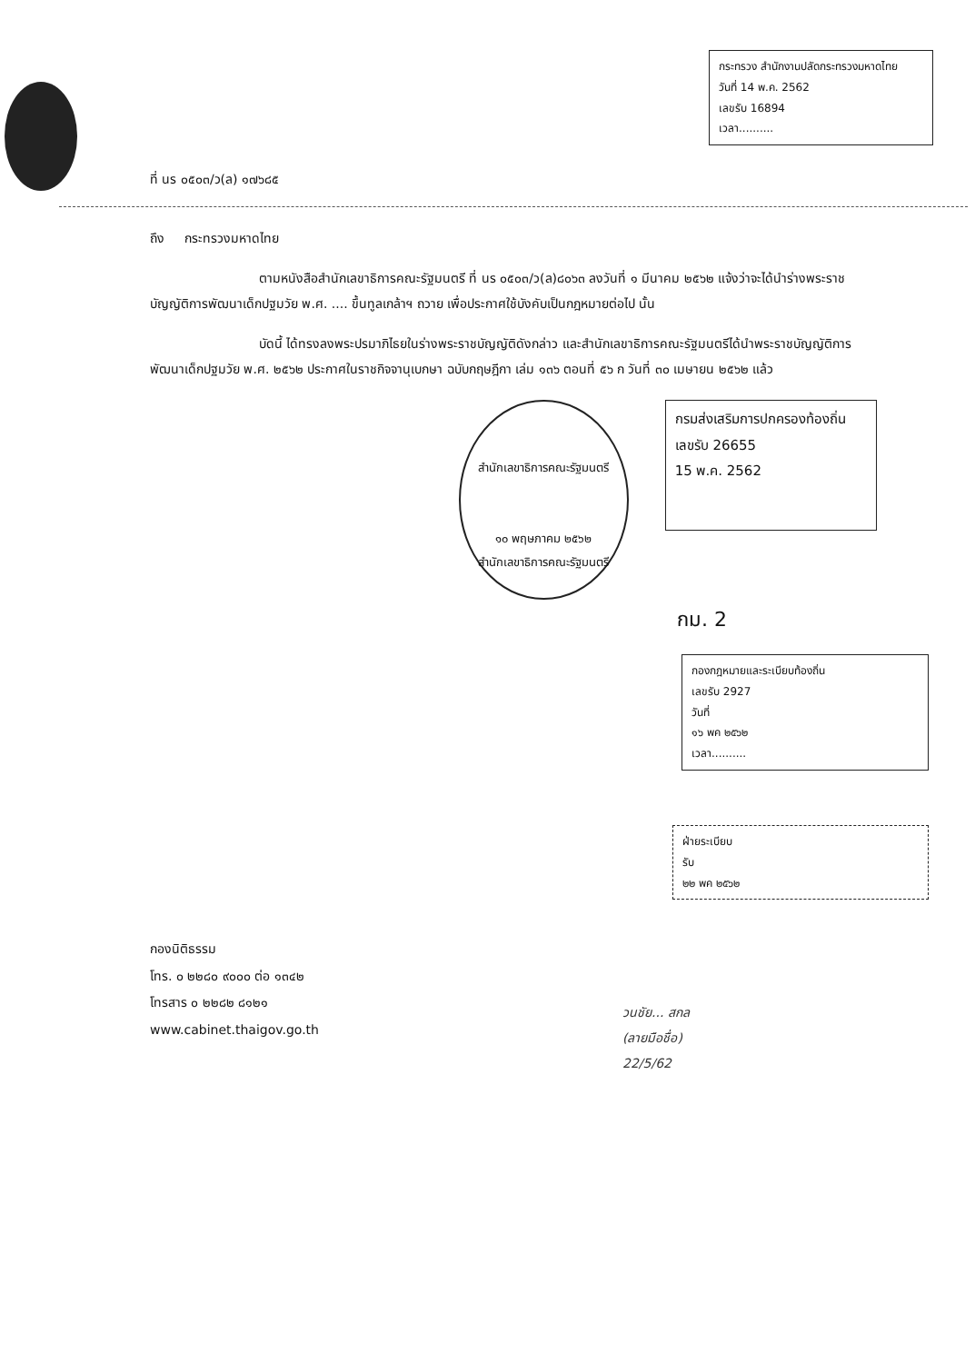กระทรวง สำนักงานปลัดกระทรวงมหาดไทย
วันที่ 14 พ.ค. 2562
เลขรับ 16894
เวลา..........
ที่ นร ๐๕๐๓/ว(ล) ๑๗๖๘๕
ถึง กระทรวงมหาดไทย
ตามหนังสือสำนักเลขาธิการคณะรัฐมนตรี ที่ นร ๐๕๐๓/ว(ล)๘๐๖๓ ลงวันที่ ๑ มีนาคม ๒๕๖๒ แจ้งว่าจะได้นำร่างพระราชบัญญัติการพัฒนาเด็กปฐมวัย พ.ศ. .... ขึ้นทูลเกล้าฯ ถวาย เพื่อประกาศใช้บังคับเป็นกฎหมายต่อไป นั้น
บัดนี้ ได้ทรงลงพระปรมาภิไธยในร่างพระราชบัญญัติดังกล่าว และสำนักเลขาธิการคณะรัฐมนตรีได้นำพระราชบัญญัติการพัฒนาเด็กปฐมวัย พ.ศ. ๒๕๖๒ ประกาศในราชกิจจานุเบกษา ฉบับกฤษฎีกา เล่ม ๑๓๖ ตอนที่ ๕๖ ก วันที่ ๓๐ เมษายน ๒๕๖๒ แล้ว
สำนักเลขาธิการคณะรัฐมนตรี
๑๐ พฤษภาคม ๒๕๖๒
สำนักเลขาธิการคณะรัฐมนตรี
กรมส่งเสริมการปกครองท้องถิ่น
เลขรับ 26655
15 พ.ค. 2562
กม. 2
กองกฎหมายและระเบียบท้องถิ่น
เลขรับ 2927
วันที่
๑๖ พค ๒๕๖๒
เวลา..........
ฝ่ายระเบียบ
รับ
๒๒ พค ๒๕๖๒
กองนิติธรรม
โทร. ๐ ๒๒๘๐ ๙๐๐๐ ต่อ ๑๓๔๒
โทรสาร ๐ ๒๒๘๒ ๘๑๒๑
www.cabinet.thaigov.go.th
วนชัย... สกล
(ลายมือชื่อ)
22/5/62